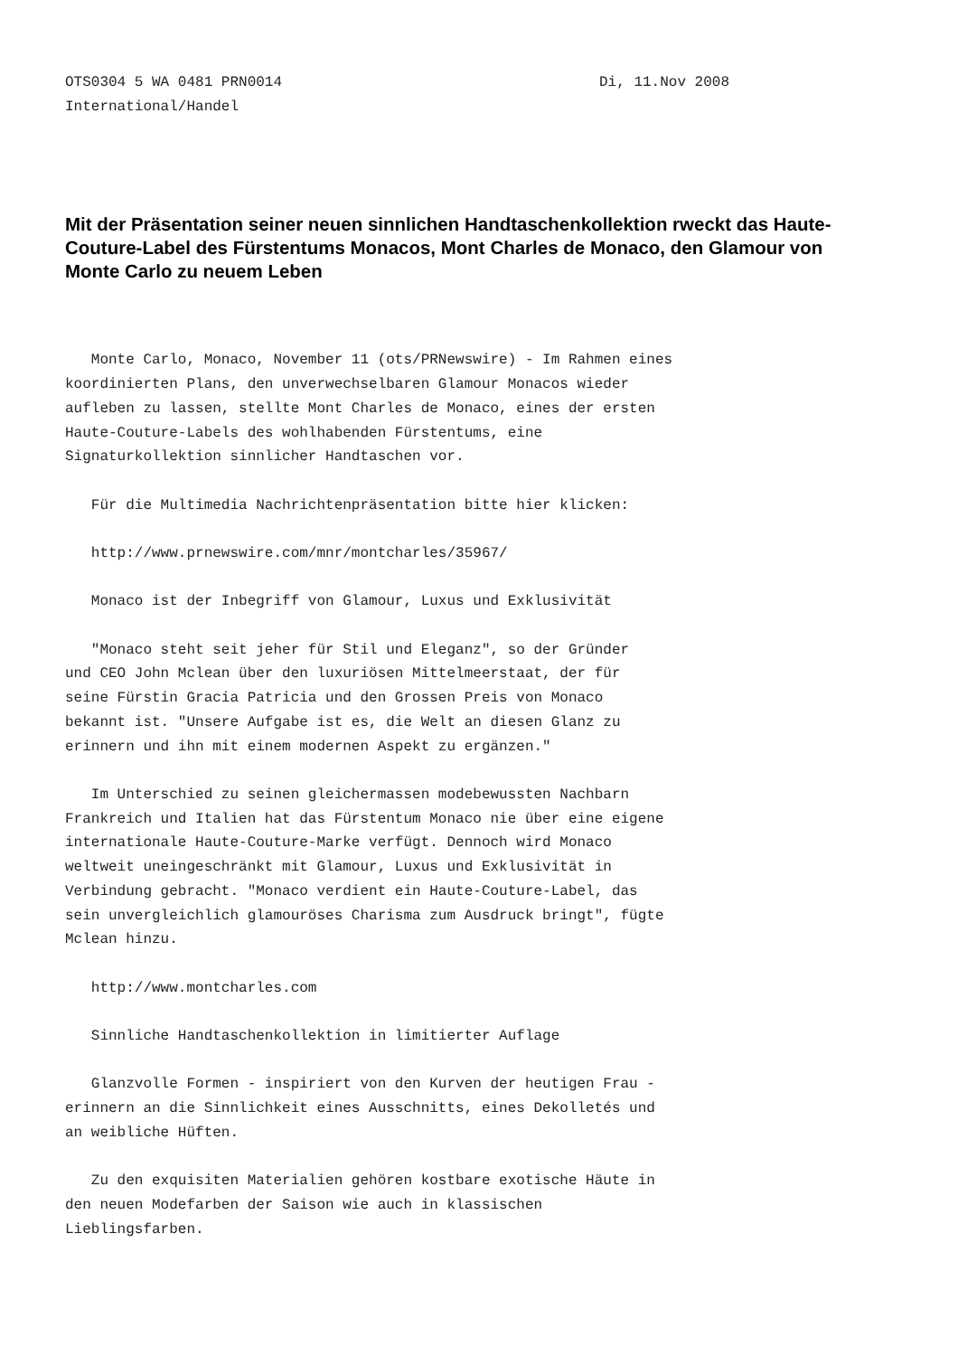OTS0304 5 WA 0481 PRN0014 Di, 11.Nov 2008
International/Handel
Mit der Präsentation seiner neuen sinnlichen Handtaschenkollektion rweckt das Haute-Couture-Label des Fürstentums Monacos, Mont Charles de Monaco, den Glamour von Monte Carlo zu neuem Leben
Monte Carlo, Monaco, November 11 (ots/PRNewswire) - Im Rahmen eines koordinierten Plans, den unverwechselbaren Glamour Monacos wieder aufleben zu lassen, stellte Mont Charles de Monaco, eines der ersten Haute-Couture-Labels des wohlhabenden Fürstentums, eine Signaturkollektion sinnlicher Handtaschen vor.
Für die Multimedia Nachrichtenpräsentation bitte hier klicken:
http://www.prnewswire.com/mnr/montcharles/35967/
Monaco ist der Inbegriff von Glamour, Luxus und Exklusivität
"Monaco steht seit jeher für Stil und Eleganz", so der Gründer und CEO John Mclean über den luxuriösen Mittelmeerstaat, der für seine Fürstin Gracia Patricia und den Grossen Preis von Monaco bekannt ist. "Unsere Aufgabe ist es, die Welt an diesen Glanz zu erinnern und ihn mit einem modernen Aspekt zu ergänzen."
Im Unterschied zu seinen gleichermassen modebewussten Nachbarn Frankreich und Italien hat das Fürstentum Monaco nie über eine eigene internationale Haute-Couture-Marke verfügt. Dennoch wird Monaco weltweit uneingeschränkt mit Glamour, Luxus und Exklusivität in Verbindung gebracht. "Monaco verdient ein Haute-Couture-Label, das sein unvergleichlich glamouröses Charisma zum Ausdruck bringt", fügte Mclean hinzu.
http://www.montcharles.com
Sinnliche Handtaschenkollektion in limitierter Auflage
Glanzvolle Formen - inspiriert von den Kurven der heutigen Frau - erinnern an die Sinnlichkeit eines Ausschnitts, eines Dekolletés und an weibliche Hüften.
Zu den exquisiten Materialien gehören kostbare exotische Häute in den neuen Modefarben der Saison wie auch in klassischen Lieblingsfarben.